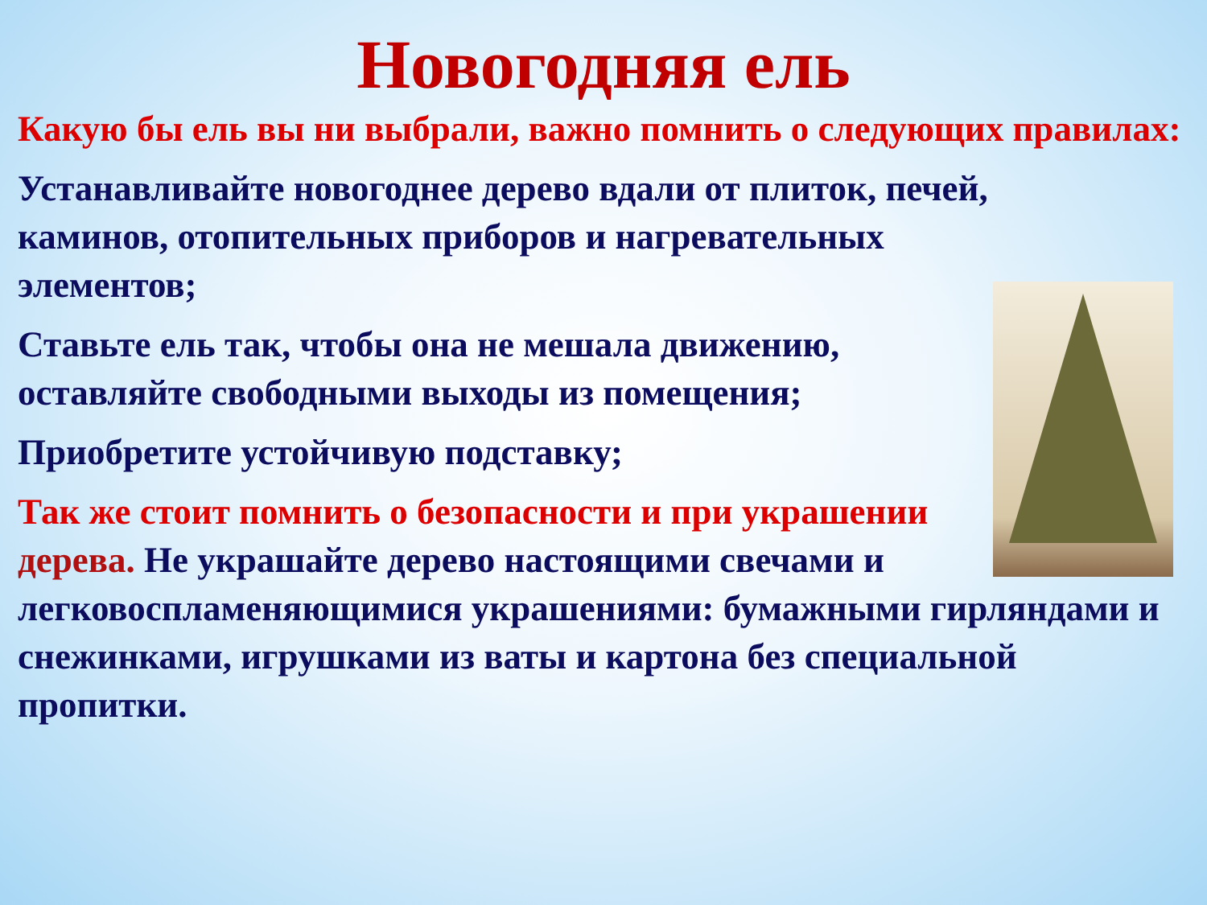Новогодняя ель
Какую бы ель вы ни выбрали, важно помнить о следующих правилах:
Устанавливайте новогоднее дерево вдали от плиток, печей,
каминов, отопительных приборов и нагревательных
элементов;
Ставьте ель так, чтобы она не мешала движению,
оставляйте свободными выходы из помещения;
Приобретите устойчивую подставку;
Так же стоит помнить о безопасности и при украшении
дерева. Не украшайте дерево настоящими свечами и легковоспламеняющимися украшениями: бумажными гирляндами и снежинками, игрушками из ваты и картона без специальной пропитки.